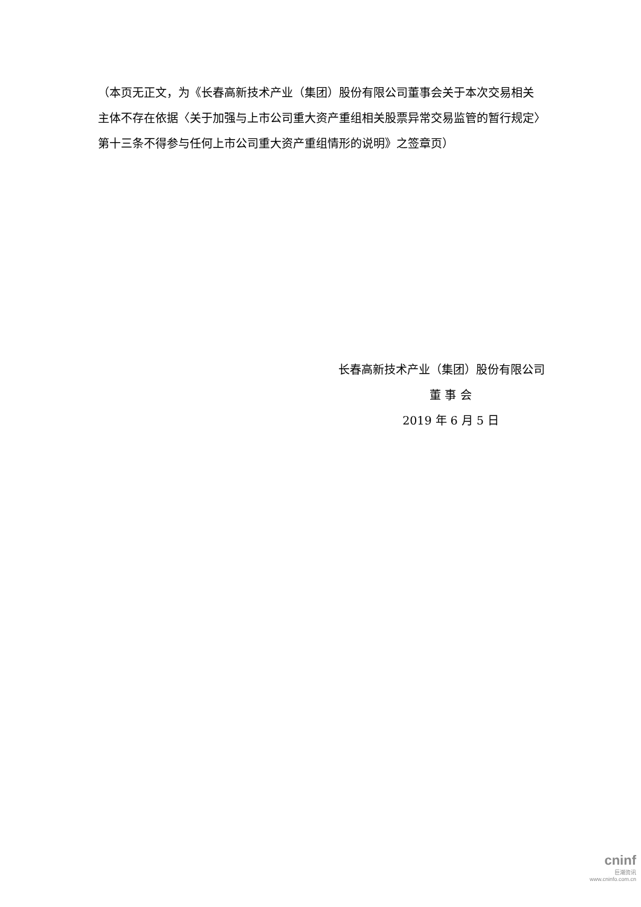（本页无正文，为《长春高新技术产业（集团）股份有限公司董事会关于本次交易相关主体不存在依据〈关于加强与上市公司重大资产重组相关股票异常交易监管的暂行规定〉第十三条不得参与任何上市公司重大资产重组情形的说明》之签章页）
长春高新技术产业（集团）股份有限公司
董 事 会
2019 年 6 月 5 日
cninf
巨潮资讯
www.cninfo.com.cn